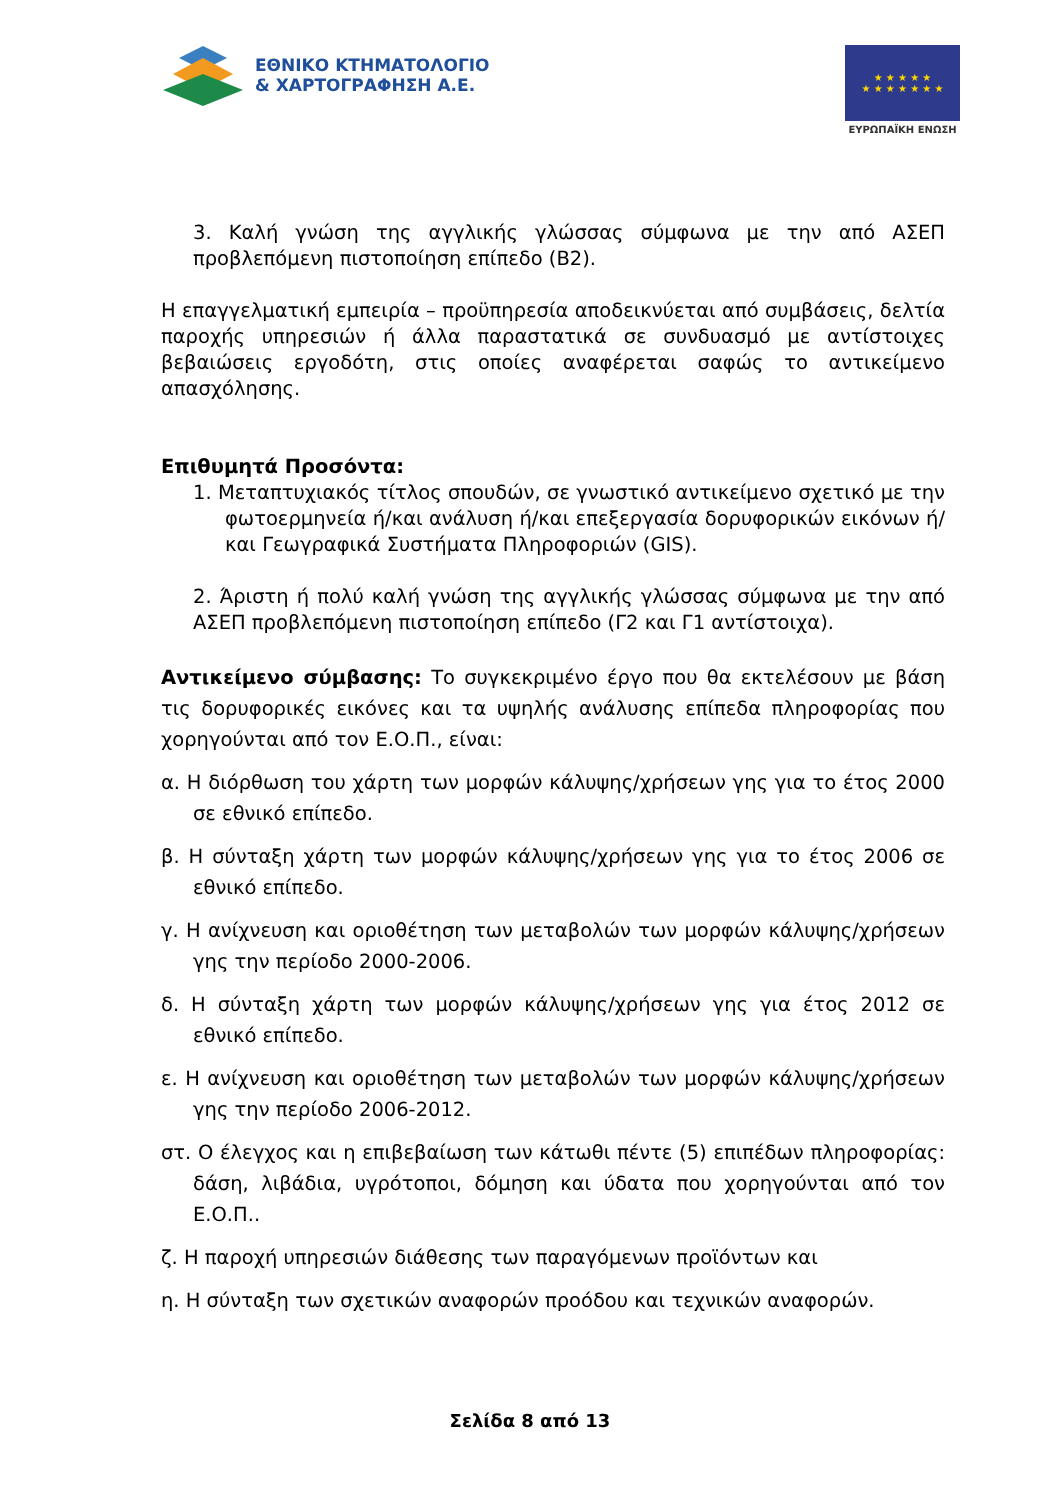ΕΘΝΙΚΟ ΚΤΗΜΑΤΟΛΟΓΙΟ
& ΧΑΡΤΟΓΡΑΦΗΣΗ Α.Ε.
★ ★ ★ ★ ★
★ ★ ★ ★ ★ ★ ★
ΕΥΡΩΠΑΪΚΗ ΕΝΩΣΗ
3. Καλή γνώση της αγγλικής γλώσσας σύμφωνα με την από ΑΣΕΠ προβλεπόμενη πιστοποίηση επίπεδο (Β2).
Η επαγγελματική εμπειρία – προϋπηρεσία αποδεικνύεται από συμβάσεις, δελτία παροχής υπηρεσιών ή άλλα παραστατικά σε συνδυασμό με αντίστοιχες βεβαιώσεις εργοδότη, στις οποίες αναφέρεται σαφώς το αντικείμενο απασχόλησης.
Επιθυμητά Προσόντα:
1. Μεταπτυχιακός τίτλος σπουδών, σε γνωστικό αντικείμενο σχετικό με την φωτοερμηνεία ή/και ανάλυση ή/και επεξεργασία δορυφορικών εικόνων ή/και Γεωγραφικά Συστήματα Πληροφοριών (GIS).
2. Άριστη ή πολύ καλή γνώση της αγγλικής γλώσσας σύμφωνα με την από ΑΣΕΠ προβλεπόμενη πιστοποίηση επίπεδο (Γ2 και Γ1 αντίστοιχα).
Αντικείμενο σύμβασης: Το συγκεκριμένο έργο που θα εκτελέσουν με βάση τις δορυφορικές εικόνες και τα υψηλής ανάλυσης επίπεδα πληροφορίας που χορηγούνται από τον Ε.Ο.Π., είναι:
α. Η διόρθωση του χάρτη των μορφών κάλυψης/χρήσεων γης για το έτος 2000 σε εθνικό επίπεδο.
β. Η σύνταξη χάρτη των μορφών κάλυψης/χρήσεων γης για το έτος 2006 σε εθνικό επίπεδο.
γ. Η ανίχνευση και οριοθέτηση των μεταβολών των μορφών κάλυψης/χρήσεων γης την περίοδο 2000-2006.
δ. Η σύνταξη χάρτη των μορφών κάλυψης/χρήσεων γης για έτος 2012 σε εθνικό επίπεδο.
ε. Η ανίχνευση και οριοθέτηση των μεταβολών των μορφών κάλυψης/χρήσεων γης την περίοδο 2006-2012.
στ. Ο έλεγχος και η επιβεβαίωση των κάτωθι πέντε (5) επιπέδων πληροφορίας: δάση, λιβάδια, υγρότοποι, δόμηση και ύδατα που χορηγούνται από τον Ε.Ο.Π..
ζ. Η παροχή υπηρεσιών διάθεσης των παραγόμενων προϊόντων και
η. Η σύνταξη των σχετικών αναφορών προόδου και τεχνικών αναφορών.
Σελίδα 8 από 13